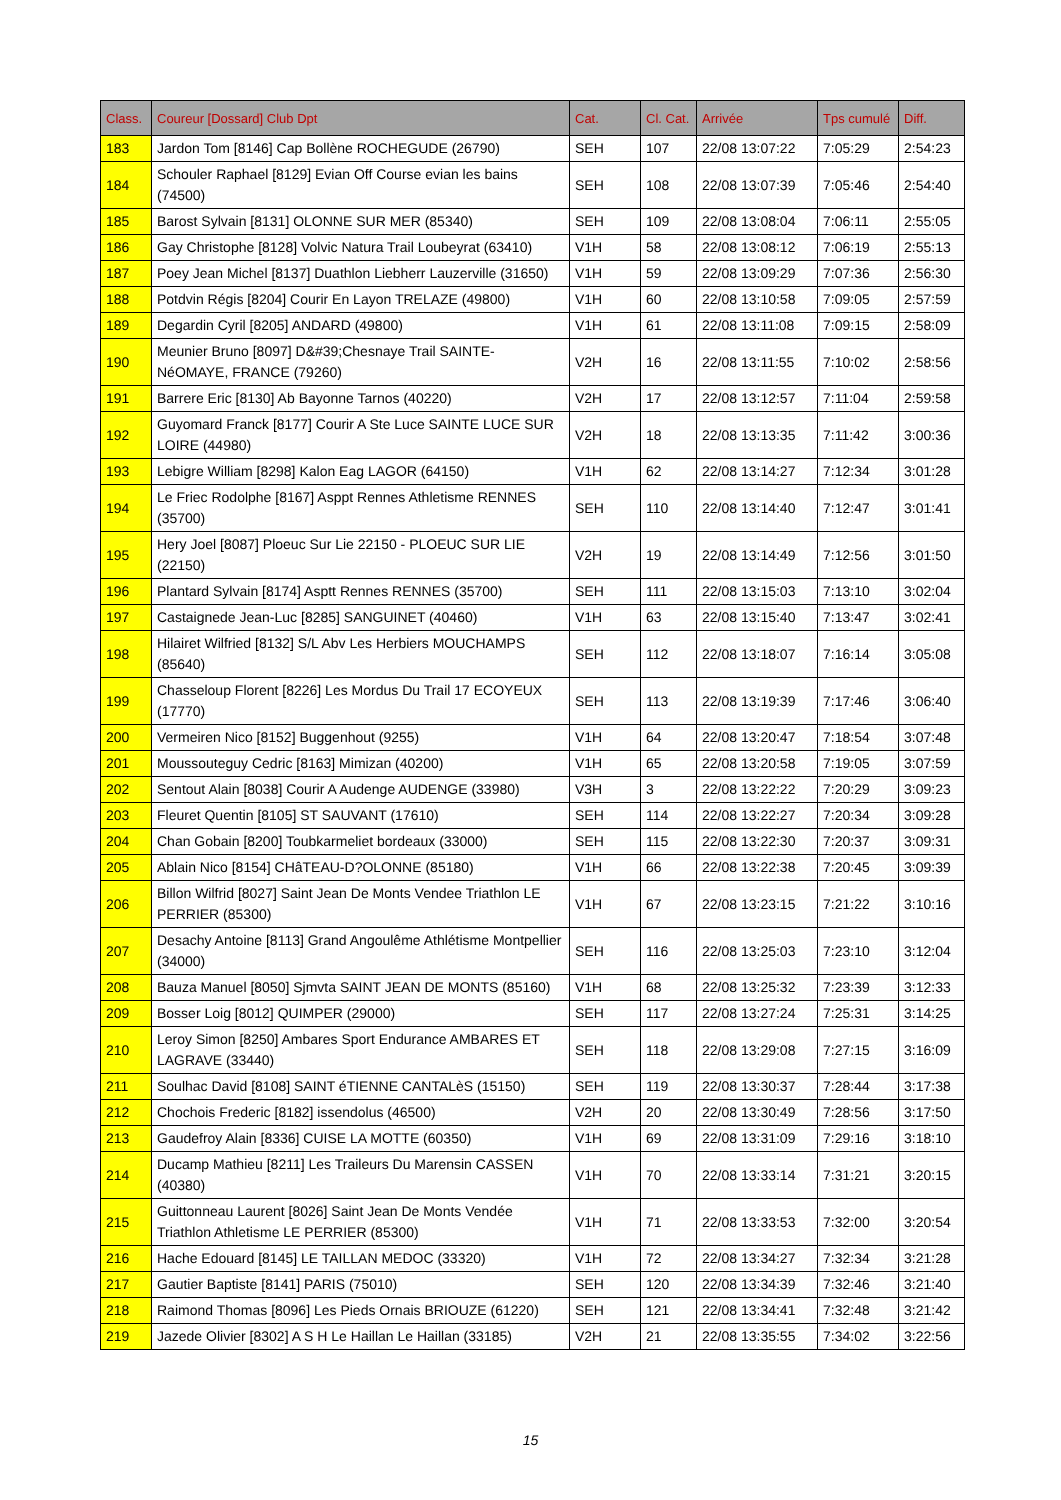| Class. | Coureur [Dossard] Club Dpt | Cat. | Cl. Cat. | Arrivée | Tps cumulé | Diff. |
| --- | --- | --- | --- | --- | --- | --- |
| 183 | Jardon Tom [8146] Cap Bollène ROCHEGUDE (26790) | SEH | 107 | 22/08 13:07:22 | 7:05:29 | 2:54:23 |
| 184 | Schouler Raphael [8129] Evian Off Course evian les bains (74500) | SEH | 108 | 22/08 13:07:39 | 7:05:46 | 2:54:40 |
| 185 | Barost Sylvain [8131] OLONNE SUR MER (85340) | SEH | 109 | 22/08 13:08:04 | 7:06:11 | 2:55:05 |
| 186 | Gay Christophe [8128] Volvic Natura Trail Loubeyrat (63410) | V1H | 58 | 22/08 13:08:12 | 7:06:19 | 2:55:13 |
| 187 | Poey Jean Michel [8137] Duathlon Liebherr Lauzerville (31650) | V1H | 59 | 22/08 13:09:29 | 7:07:36 | 2:56:30 |
| 188 | Potdvin Régis [8204] Courir En Layon TRELAZE (49800) | V1H | 60 | 22/08 13:10:58 | 7:09:05 | 2:57:59 |
| 189 | Degardin Cyril [8205] ANDARD (49800) | V1H | 61 | 22/08 13:11:08 | 7:09:15 | 2:58:09 |
| 190 | Meunier Bruno [8097] D&#39;Chesnaye Trail SAINTE-NéOMAYE, FRANCE (79260) | V2H | 16 | 22/08 13:11:55 | 7:10:02 | 2:58:56 |
| 191 | Barrere Eric [8130] Ab Bayonne Tarnos (40220) | V2H | 17 | 22/08 13:12:57 | 7:11:04 | 2:59:58 |
| 192 | Guyomard Franck [8177] Courir A Ste Luce SAINTE LUCE SUR LOIRE (44980) | V2H | 18 | 22/08 13:13:35 | 7:11:42 | 3:00:36 |
| 193 | Lebigre William [8298] Kalon Eag LAGOR (64150) | V1H | 62 | 22/08 13:14:27 | 7:12:34 | 3:01:28 |
| 194 | Le Friec Rodolphe [8167] Asppt Rennes Athletisme RENNES (35700) | SEH | 110 | 22/08 13:14:40 | 7:12:47 | 3:01:41 |
| 195 | Hery Joel [8087] Ploeuc Sur Lie 22150 - PLOEUC SUR LIE (22150) | V2H | 19 | 22/08 13:14:49 | 7:12:56 | 3:01:50 |
| 196 | Plantard Sylvain [8174] Asptt Rennes RENNES (35700) | SEH | 111 | 22/08 13:15:03 | 7:13:10 | 3:02:04 |
| 197 | Castaignede Jean-Luc [8285] SANGUINET (40460) | V1H | 63 | 22/08 13:15:40 | 7:13:47 | 3:02:41 |
| 198 | Hilairet Wilfried [8132] S/L Abv Les Herbiers MOUCHAMPS (85640) | SEH | 112 | 22/08 13:18:07 | 7:16:14 | 3:05:08 |
| 199 | Chasseloup Florent [8226] Les Mordus Du Trail 17 ECOYEUX (17770) | SEH | 113 | 22/08 13:19:39 | 7:17:46 | 3:06:40 |
| 200 | Vermeiren Nico [8152] Buggenhout (9255) | V1H | 64 | 22/08 13:20:47 | 7:18:54 | 3:07:48 |
| 201 | Moussouteguy Cedric [8163] Mimizan (40200) | V1H | 65 | 22/08 13:20:58 | 7:19:05 | 3:07:59 |
| 202 | Sentout Alain [8038] Courir A Audenge AUDENGE (33980) | V3H | 3 | 22/08 13:22:22 | 7:20:29 | 3:09:23 |
| 203 | Fleuret Quentin [8105] ST SAUVANT (17610) | SEH | 114 | 22/08 13:22:27 | 7:20:34 | 3:09:28 |
| 204 | Chan Gobain [8200] Toubkarmeliet bordeaux (33000) | SEH | 115 | 22/08 13:22:30 | 7:20:37 | 3:09:31 |
| 205 | Ablain Nico [8154] CHâTEAU-D?OLONNE (85180) | V1H | 66 | 22/08 13:22:38 | 7:20:45 | 3:09:39 |
| 206 | Billon Wilfrid [8027] Saint Jean De Monts Vendee Triathlon LE PERRIER (85300) | V1H | 67 | 22/08 13:23:15 | 7:21:22 | 3:10:16 |
| 207 | Desachy Antoine [8113] Grand Angoulême Athlétisme Montpellier (34000) | SEH | 116 | 22/08 13:25:03 | 7:23:10 | 3:12:04 |
| 208 | Bauza Manuel [8050] Sjmvta SAINT JEAN DE MONTS (85160) | V1H | 68 | 22/08 13:25:32 | 7:23:39 | 3:12:33 |
| 209 | Bosser Loig [8012] QUIMPER (29000) | SEH | 117 | 22/08 13:27:24 | 7:25:31 | 3:14:25 |
| 210 | Leroy Simon [8250] Ambares Sport Endurance AMBARES ET LAGRAVE (33440) | SEH | 118 | 22/08 13:29:08 | 7:27:15 | 3:16:09 |
| 211 | Soulhac David [8108] SAINT éTIENNE CANTALèS (15150) | SEH | 119 | 22/08 13:30:37 | 7:28:44 | 3:17:38 |
| 212 | Chochois Frederic [8182] issendolus (46500) | V2H | 20 | 22/08 13:30:49 | 7:28:56 | 3:17:50 |
| 213 | Gaudefroy Alain [8336] CUISE LA MOTTE (60350) | V1H | 69 | 22/08 13:31:09 | 7:29:16 | 3:18:10 |
| 214 | Ducamp Mathieu [8211] Les Traileurs Du Marensin CASSEN (40380) | V1H | 70 | 22/08 13:33:14 | 7:31:21 | 3:20:15 |
| 215 | Guittonneau Laurent [8026] Saint Jean De Monts Vendée Triathlon Athletisme LE PERRIER (85300) | V1H | 71 | 22/08 13:33:53 | 7:32:00 | 3:20:54 |
| 216 | Hache Edouard [8145] LE TAILLAN MEDOC (33320) | V1H | 72 | 22/08 13:34:27 | 7:32:34 | 3:21:28 |
| 217 | Gautier Baptiste [8141] PARIS (75010) | SEH | 120 | 22/08 13:34:39 | 7:32:46 | 3:21:40 |
| 218 | Raimond Thomas [8096] Les Pieds Ornais BRIOUZE (61220) | SEH | 121 | 22/08 13:34:41 | 7:32:48 | 3:21:42 |
| 219 | Jazede Olivier [8302] A S H Le Haillan Le Haillan (33185) | V2H | 21 | 22/08 13:35:55 | 7:34:02 | 3:22:56 |
15